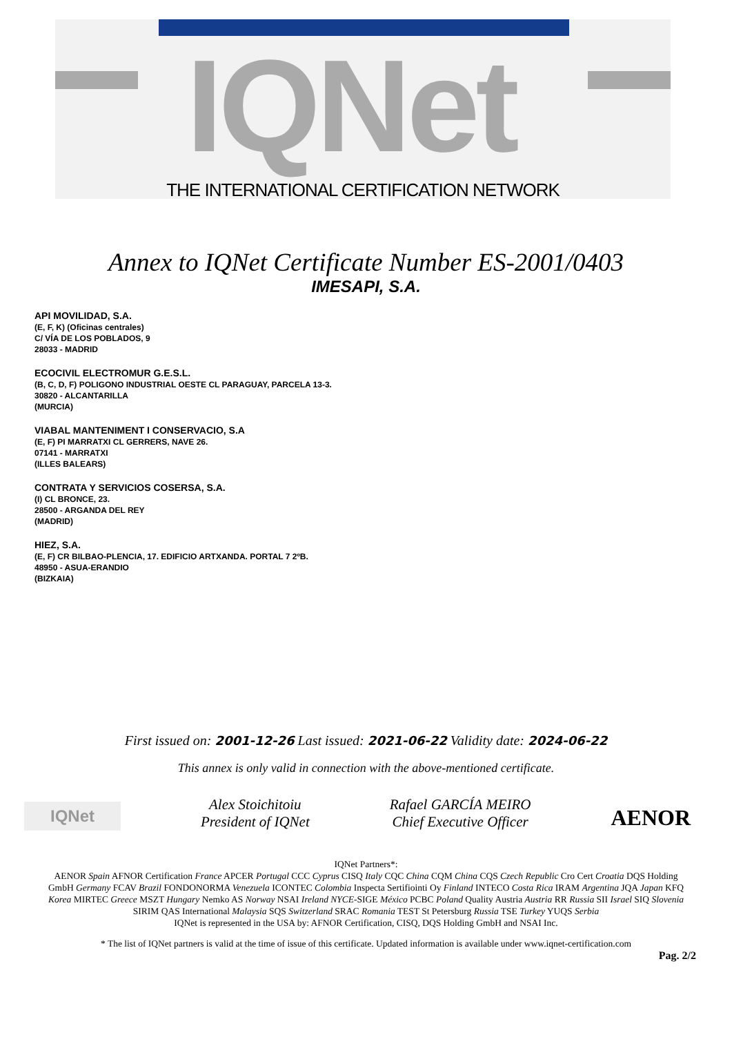IQNet
THE INTERNATIONAL CERTIFICATION NETWORK
Annex to IQNet Certificate Number ES-2001/0403
IMESAPI, S.A.
API MOVILIDAD, S.A.
(E, F, K) (Oficinas centrales)
C/ VÍA DE LOS POBLADOS, 9
28033 - MADRID
ECOCIVIL ELECTROMUR G.E.S.L.
(B, C, D, F) POLIGONO INDUSTRIAL OESTE CL PARAGUAY, PARCELA 13-3.
30820 - ALCANTARILLA
(MURCIA)
VIABAL MANTENIMENT I CONSERVACIO, S.A
(E, F) PI MARRATXI CL GERRERS, NAVE 26.
07141 - MARRATXI
(ILLES BALEARS)
CONTRATA Y SERVICIOS COSERSA, S.A.
(I) CL BRONCE, 23.
28500 - ARGANDA DEL REY
(MADRID)
HIEZ, S.A.
(E, F) CR BILBAO-PLENCIA, 17. EDIFICIO ARTXANDA. PORTAL 7 2ºB.
48950 - ASUA-ERANDIO
(BIZKAIA)
First issued on: 2001-12-26 Last issued: 2021-06-22 Validity date: 2024-06-22
This annex is only valid in connection with the above-mentioned certificate.
IQNet
Alex Stoichitoiu
President of IQNet
Rafael GARCÍA MEIRO
Chief Executive Officer
AENOR
IQNet Partners*:
AENOR Spain AFNOR Certification France APCER Portugal CCC Cyprus CISQ Italy CQC China CQM China CQS Czech Republic Cro Cert Croatia DQS Holding GmbH Germany FCAV Brazil FONDONORMA Venezuela ICONTEC Colombia Inspecta Sertifiointi Oy Finland INTECO Costa Rica IRAM Argentina JQA Japan KFQ Korea MIRTEC Greece MSZT Hungary Nemko AS Norway NSAI Ireland NYCE-SIGE México PCBC Poland Quality Austria Austria RR Russia SII Israel SIQ Slovenia SIRIM QAS International Malaysia SQS Switzerland SRAC Romania TEST St Petersburg Russia TSE Turkey YUQS Serbia
IQNet is represented in the USA by: AFNOR Certification, CISQ, DQS Holding GmbH and NSAI Inc.
* The list of IQNet partners is valid at the time of issue of this certificate. Updated information is available under www.iqnet-certification.com
Pag. 2/2